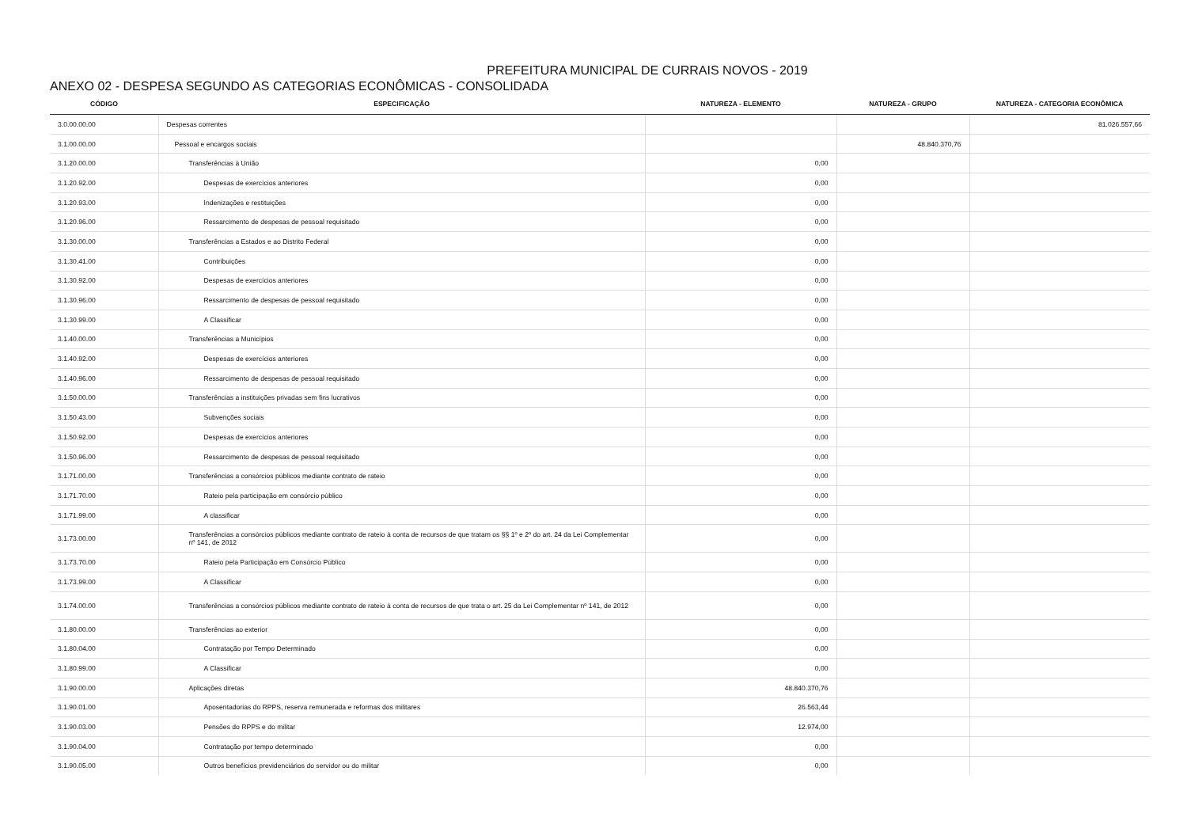PREFEITURA MUNICIPAL DE CURRAIS NOVOS - 2019
ANEXO 02 - DESPESA SEGUNDO AS CATEGORIAS ECONÔMICAS - CONSOLIDADA
| CÓDIGO | ESPECIFICAÇÃO | NATUREZA - ELEMENTO | NATUREZA - GRUPO | NATUREZA - CATEGORIA ECONÔMICA |
| --- | --- | --- | --- | --- |
| 3.0.00.00.00 | Despesas correntes | | | 81.026.557,66 |
| 3.1.00.00.00 | Pessoal e encargos sociais | | 48.840.370,76 | |
| 3.1.20.00.00 | Transferências à União | 0,00 | | |
| 3.1.20.92.00 | Despesas de exercícios anteriores | 0,00 | | |
| 3.1.20.93.00 | Indenizações e restituições | 0,00 | | |
| 3.1.20.96.00 | Ressarcimento de despesas de pessoal requisitado | 0,00 | | |
| 3.1.30.00.00 | Transferências a Estados e ao Distrito Federal | 0,00 | | |
| 3.1.30.41.00 | Contribuições | 0,00 | | |
| 3.1.30.92.00 | Despesas de exercícios anteriores | 0,00 | | |
| 3.1.30.96.00 | Ressarcimento de despesas de pessoal requisitado | 0,00 | | |
| 3.1.30.99.00 | A Classificar | 0,00 | | |
| 3.1.40.00.00 | Transferências a Municípios | 0,00 | | |
| 3.1.40.92.00 | Despesas de exercícios anteriores | 0,00 | | |
| 3.1.40.96.00 | Ressarcimento de despesas de pessoal requisitado | 0,00 | | |
| 3.1.50.00.00 | Transferências a instituições privadas sem fins lucrativos | 0,00 | | |
| 3.1.50.43.00 | Subvenções sociais | 0,00 | | |
| 3.1.50.92.00 | Despesas de exercícios anteriores | 0,00 | | |
| 3.1.50.96.00 | Ressarcimento de despesas de pessoal requisitado | 0,00 | | |
| 3.1.71.00.00 | Transferências a consórcios públicos mediante contrato de rateio | 0,00 | | |
| 3.1.71.70.00 | Rateio pela participação em consórcio público | 0,00 | | |
| 3.1.71.99.00 | A classificar | 0,00 | | |
| 3.1.73.00.00 | Transferências a consórcios públicos mediante contrato de rateio à conta de recursos de que tratam os §§ 1º e 2º do art. 24 da Lei Complementar nº 141, de 2012 | 0,00 | | |
| 3.1.73.70.00 | Rateio pela Participação em Consórcio Público | 0,00 | | |
| 3.1.73.99.00 | A Classificar | 0,00 | | |
| 3.1.74.00.00 | Transferências a consórcios públicos mediante contrato de rateio à conta de recursos de que trata o art. 25 da Lei Complementar nº 141, de 2012 | 0,00 | | |
| 3.1.80.00.00 | Transferências ao exterior | 0,00 | | |
| 3.1.80.04.00 | Contratação por Tempo Determinado | 0,00 | | |
| 3.1.80.99.00 | A Classificar | 0,00 | | |
| 3.1.90.00.00 | Aplicações diretas | 48.840.370,76 | | |
| 3.1.90.01.00 | Aposentadorias do RPPS, reserva remunerada e reformas dos militares | 26.563,44 | | |
| 3.1.90.03.00 | Pensões do RPPS e do militar | 12.974,00 | | |
| 3.1.90.04.00 | Contratação por tempo determinado | 0,00 | | |
| 3.1.90.05.00 | Outros benefícios previdenciários do servidor ou do militar | 0,00 | | |